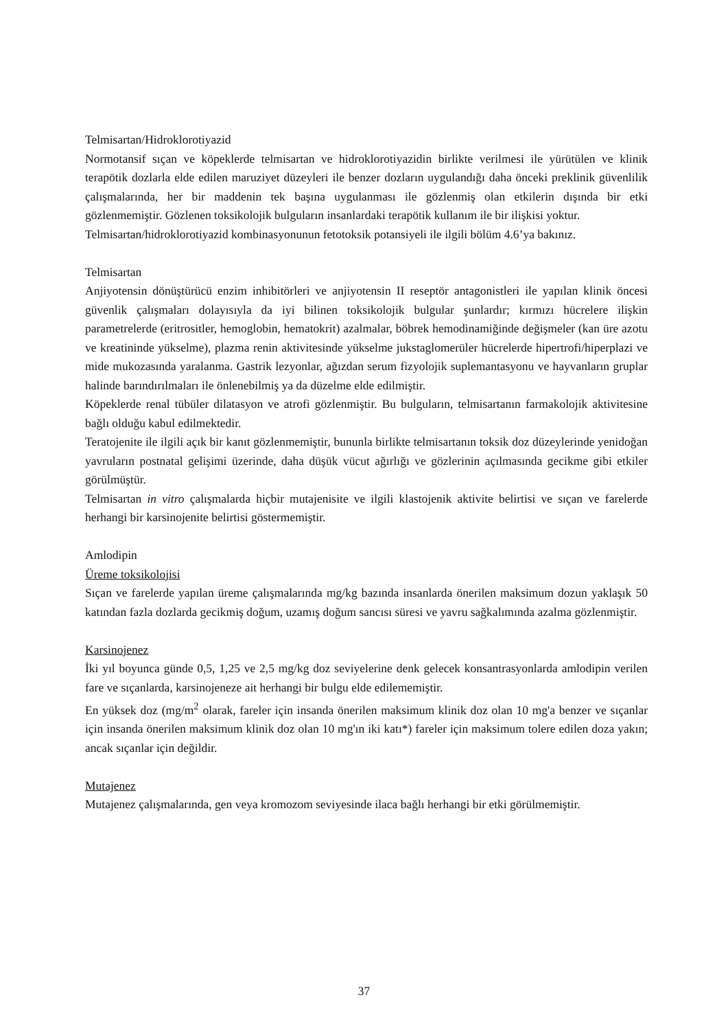Telmisartan/Hidroklorotiyazid
Normotansif sıçan ve köpeklerde telmisartan ve hidroklorotiyazidin birlikte verilmesi ile yürütülen ve klinik terapötik dozlarla elde edilen maruziyet düzeyleri ile benzer dozların uygulandığı daha önceki preklinik güvenlilik çalışmalarında, her bir maddenin tek başına uygulanması ile gözlenmiş olan etkilerin dışında bir etki gözlenmemiştir. Gözlenen toksikolojik bulguların insanlardaki terapötik kullanım ile bir ilişkisi yoktur.
Telmisartan/hidroklorotiyazid kombinasyonunun fetotoksik potansiyeli ile ilgili bölüm 4.6’ya bakınız.
Telmisartan
Anjiyotensin dönüştürücü enzim inhibitörleri ve anjiyotensin II reseptör antagonistleri ile yapılan klinik öncesi güvenlik çalışmaları dolayısıyla da iyi bilinen toksikolojik bulgular şunlardır; kırmızı hücrelere ilişkin parametrelerde (eritrositler, hemoglobin, hematokrit) azalmalar, böbrek hemodinamiğinde değişmeler (kan üre azotu ve kreatininde yükselme), plazma renin aktivitesinde yükselme jukstaglomerüler hücrelerde hipertrofi/hiperplazi ve mide mukozasında yaralanma. Gastrik lezyonlar, ağızdan serum fizyolojik suplemantasyonu ve hayvanların gruplar halinde barındırılmaları ile önlenebilmiş ya da düzelme elde edilmiştir.
Köpeklerde renal tübüler dilatasyon ve atrofi gözlenmiştir. Bu bulguların, telmisartanın farmakolojik aktivitesine bağlı olduğu kabul edilmektedir.
Teratojenite ile ilgili açık bir kanıt gözlenmemiştir, bununla birlikte telmisartanın toksik doz düzeylerinde yenidoğan yavruların postnatal gelişimi üzerinde, daha düşük vücut ağırlığı ve gözlerinin açılmasında gecikme gibi etkiler görülmüştür.
Telmisartan in vitro çalışmalarda hiçbir mutajenisite ve ilgili klastojenik aktivite belirtisi ve sıçan ve farelerde herhangi bir karsinojenite belirtisi göstermemiştir.
Amlodipin
Üreme toksikolojisi
Sıçan ve farelerde yapılan üreme çalışmalarında mg/kg bazında insanlarda önerilen maksimum dozun yaklaşık 50 katından fazla dozlarda gecikmiş doğum, uzamış doğum sancısı süresi ve yavru sağkalımında azalma gözlenmiştir.
Karsinojenez
İki yıl boyunca günde 0,5, 1,25 ve 2,5 mg/kg doz seviyelerine denk gelecek konsantrasyonlarda amlodipin verilen fare ve sıçanlarda, karsinojeneze ait herhangi bir bulgu elde edilememiştir.
En yüksek doz (mg/m<sup>2</sup> olarak, fareler için insanda önerilen maksimum klinik doz olan 10 mg'a benzer ve sıçanlar için insanda önerilen maksimum klinik doz olan 10 mg'ın iki katı*) fareler için maksimum tolere edilen doza yakın; ancak sıçanlar için değildir.
Mutajenez
Mutajenez çalışmalarında, gen veya kromozom seviyesinde ilaca bağlı herhangi bir etki görülmemiştir.
37